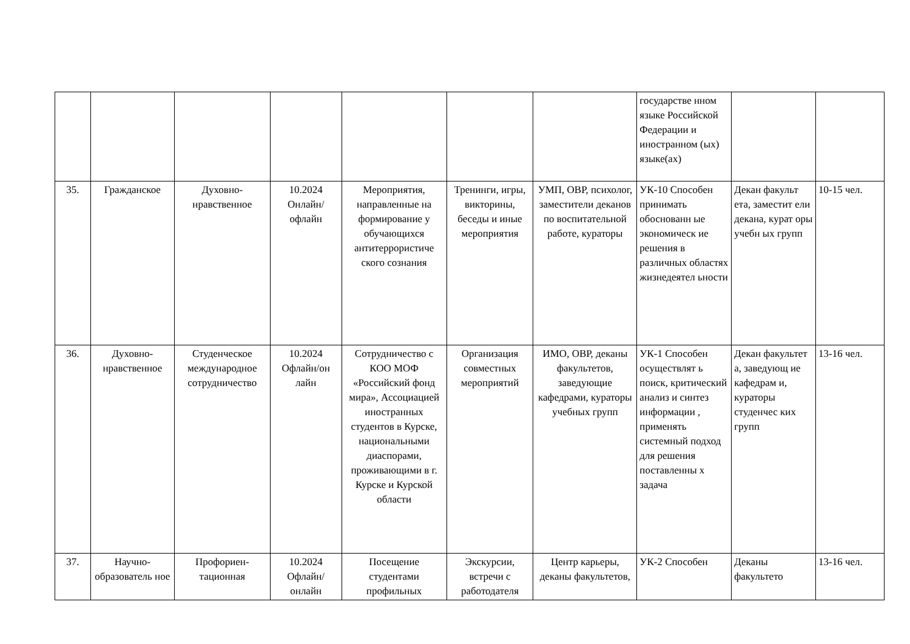| | | | | | | | государстве нном языке Российской Федерации и иностранном (ых) языке(ах) | | |
| 35. | Гражданское | Духовно-нравственное | 10.2024 Онлайн/ офлайн | Мероприятия, направленные на формирование у обучающихся антитеррористиче ского сознания | Тренинги, игры, викторины, беседы и иные мероприятия | УМП, ОВР, психолог, заместители деканов по воспитательной работе, кураторы | УК-10 Способен принимать обоснованн ые экономическ ие решения в различных областях жизнедеятел ьности | Декан факульт ета, заместит ели декана, курат оры учебн ых групп | 10-15 чел. |
| 36. | Духовно-нравственное | Студенческое международное сотрудничество | 10.2024 Офлайн/он лайн | Сотрудничество с КОО МОФ «Российский фонд мира», Ассоциацией иностранных студентов в Курске, национальными диаспорами, проживающими в г. Курске и Курской области | Организация совместных мероприятий | ИМО, ОВР, деканы факультетов, заведующие кафедрами, кураторы учебных групп | УК-1 Способен осуществлят ь поиск, критический анализ и синтез информации , применять системный подход для решения поставленны х задача | Декан факультет а, заведующ ие кафедрам и, кураторы студенчес ких групп | 13-16 чел. |
| 37. | Научно-образователь ное | Профориен-тационная | 10.2024 Офлайн/ онлайн | Посещение студентами профильных | Экскурсии, встречи с работодателя | Центр карьеры, деканы факультетов, | УК-2 Способен | Деканы факультето | 13-16 чел. |